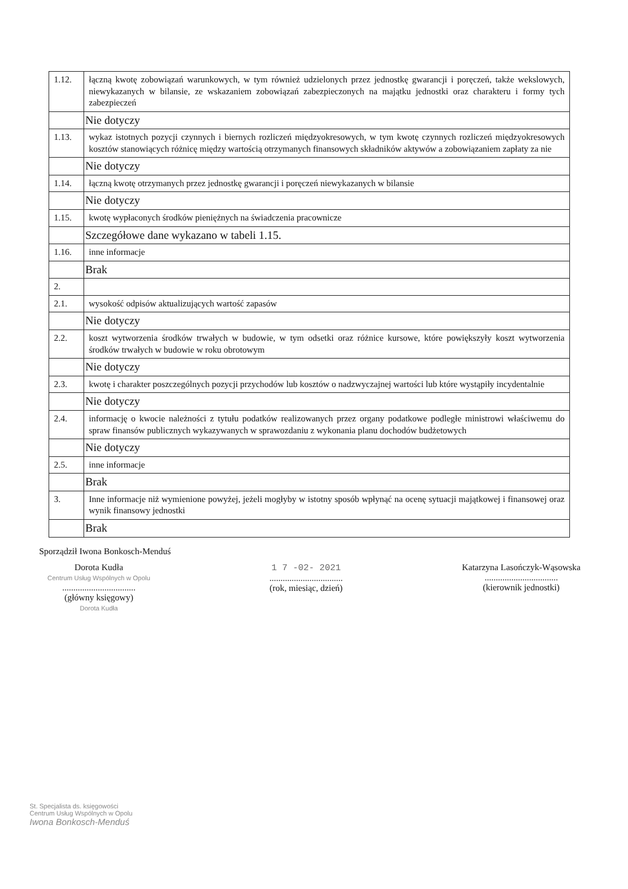| 1.12. | łączną kwotę zobowiązań warunkowych, w tym również udzielonych przez jednostkę gwarancji i poręczeń, także wekslowych, niewykazanych w bilansie, ze wskazaniem zobowiązań zabezpieczonych na majątku jednostki oraz charakteru i formy tych zabezpieczeń |
| | Nie dotyczy |
| 1.13. | wykaz istotnych pozycji czynnych i biernych rozliczeń międzyokresowych, w tym kwotę czynnych rozliczeń międzyokresowych kosztów stanowiących różnicę między wartością otrzymanych finansowych składników aktywów a zobowiązaniem zapłaty za nie |
| | Nie dotyczy |
| 1.14. | łączną kwotę otrzymanych przez jednostkę gwarancji i poręczeń niewykazanych w bilansie |
| | Nie dotyczy |
| 1.15. | kwotę wypłaconych środków pieniężnych na świadczenia pracownicze |
| | Szczegółowe dane wykazano w tabeli 1.15. |
| 1.16. | inne informacje |
| | Brak |
| 2. | |
| 2.1. | wysokość odpisów aktualizujących wartość zapasów |
| | Nie dotyczy |
| 2.2. | koszt wytworzenia środków trwałych w budowie, w tym odsetki oraz różnice kursowe, które powiększyły koszt wytworzenia środków trwałych w budowie w roku obrotowym |
| | Nie dotyczy |
| 2.3. | kwotę i charakter poszczególnych pozycji przychodów lub kosztów o nadzwyczajnej wartości lub które wystąpiły incydentalnie |
| | Nie dotyczy |
| 2.4. | informację o kwocie należności z tytułu podatków realizowanych przez organy podatkowe podległe ministrowi właściwemu do spraw finansów publicznych wykazywanych w sprawozdaniu z wykonania planu dochodów budżetowych |
| | Nie dotyczy |
| 2.5. | inne informacje |
| | Brak |
| 3. | Inne informacje niż wymienione powyżej, jeżeli mogłyby w istotny sposób wpłynąć na ocenę sytuacji majątkowej i finansowej oraz wynik finansowy jednostki |
| | Brak |
Sporządził Iwona Bonkosch-Menduś
Dorota Kudła
Centrum Usług Wspólnych w Opolu
.................................
(główny księgowy)
Dorota Kudła
1 7 -02- 2021
.................................
(rok, miesiąc, dzień)
Katarzyna Lasończyk-Wąsowska
.................................
(kierownik jednostki)
St. Specjalista ds. księgowości
Centrum Usług Wspólnych w Opolu
Iwona Bonkosch-Menduś